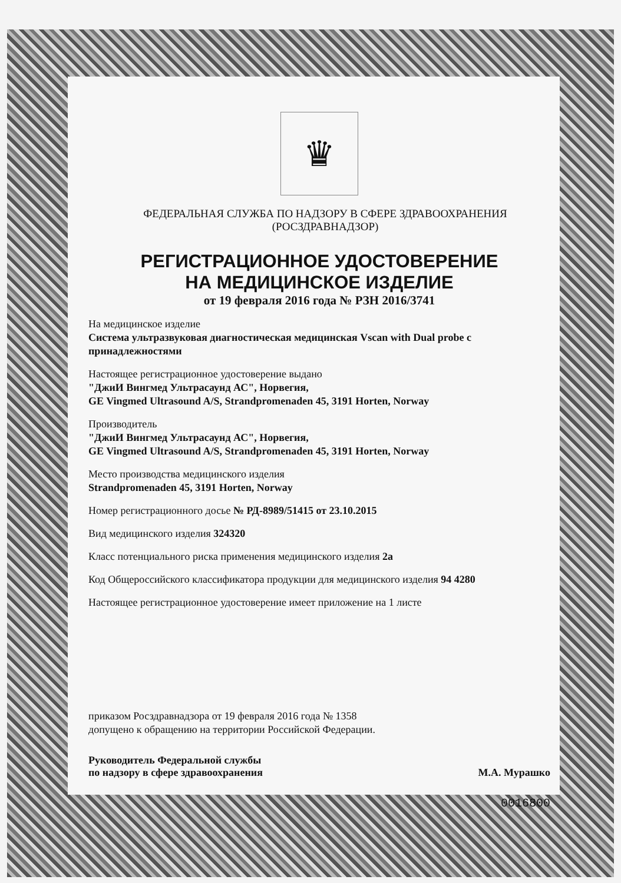♛
ФЕДЕРАЛЬНАЯ СЛУЖБА ПО НАДЗОРУ В СФЕРЕ ЗДРАВООХРАНЕНИЯ
(РОСЗДРАВНАДЗОР)
РЕГИСТРАЦИОННОЕ УДОСТОВЕРЕНИЕ
НА МЕДИЦИНСКОЕ ИЗДЕЛИЕ
от 19 февраля 2016 года № РЗН 2016/3741
На медицинское изделие
Система ультразвуковая диагностическая медицинская Vscan with Dual probe с принадлежностями
Настоящее регистрационное удостоверение выдано
"ДжиИ Вингмед Ультрасаунд АС", Норвегия,
GE Vingmed Ultrasound A/S, Strandpromenaden 45, 3191 Horten, Norway
Производитель
"ДжиИ Вингмед Ультрасаунд АС", Норвегия,
GE Vingmed Ultrasound A/S, Strandpromenaden 45, 3191 Horten, Norway
Место производства медицинского изделия
Strandpromenaden 45, 3191 Horten, Norway
Номер регистрационного досье № РД-8989/51415 от 23.10.2015
Вид медицинского изделия 324320
Класс потенциального риска применения медицинского изделия 2а
Код Общероссийского классификатора продукции для медицинского изделия 94 4280
Настоящее регистрационное удостоверение имеет приложение на 1 листе
приказом Росздравнадзора от 19 февраля 2016 года № 1358
допущено к обращению на территории Российской Федерации.
Руководитель Федеральной службы
по надзору в сфере здравоохранения М.А. Мурашко
0016800